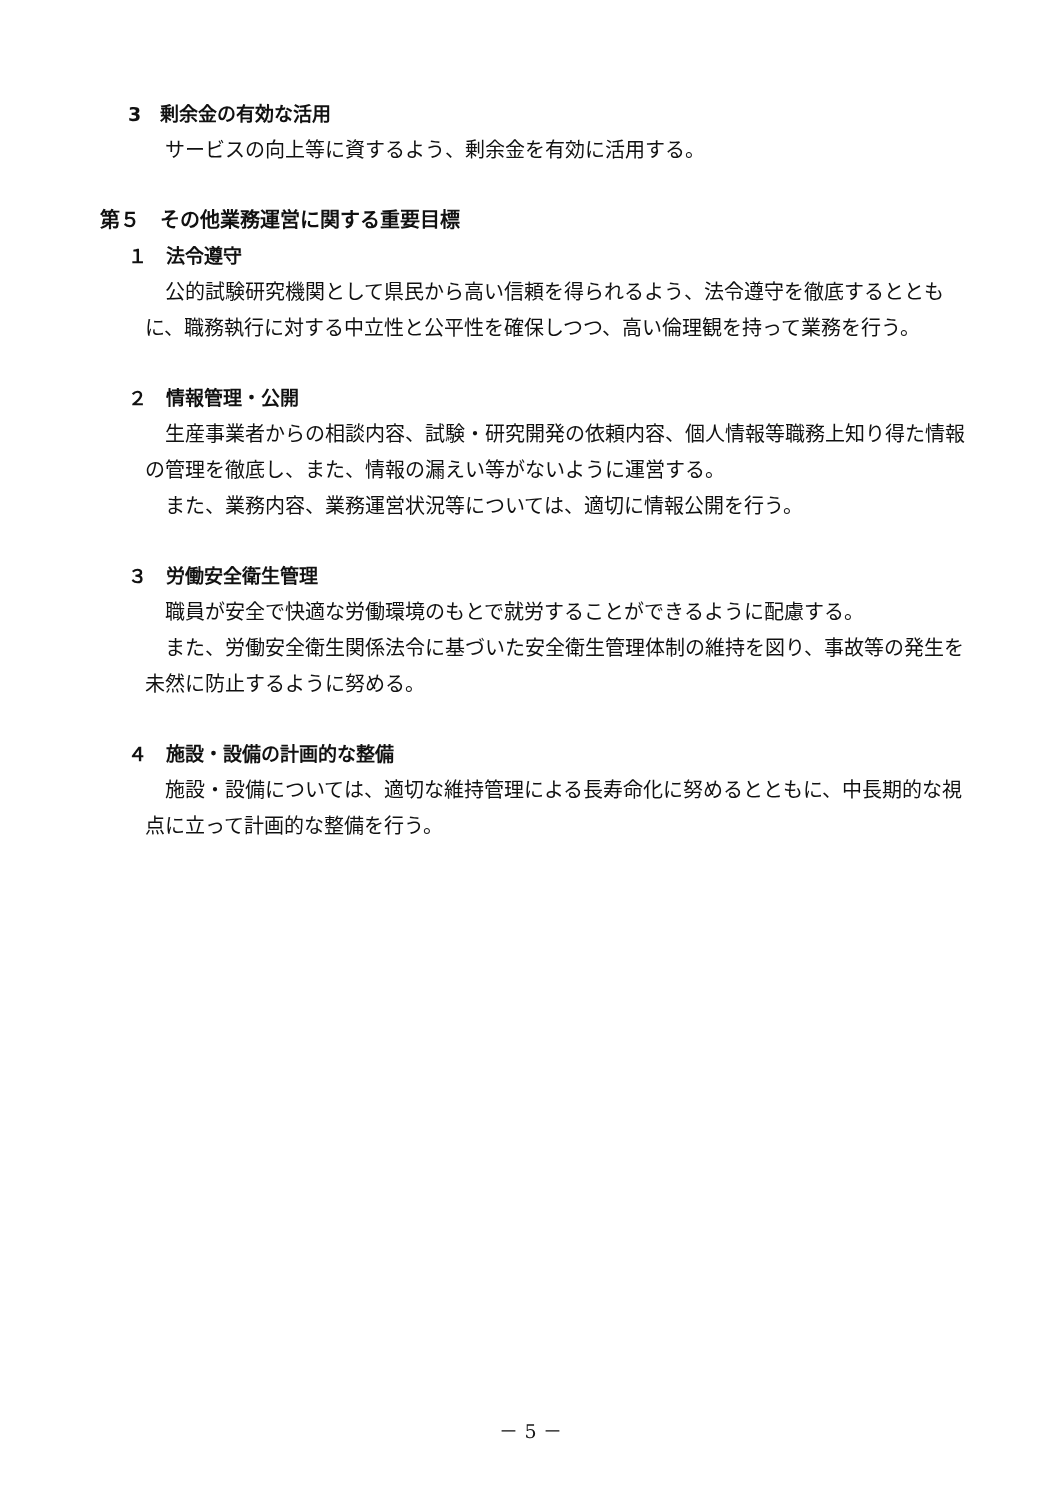3　剰余金の有効な活用
サービスの向上等に資するよう、剰余金を有効に活用する。
第５　その他業務運営に関する重要目標
１　法令遵守
公的試験研究機関として県民から高い信頼を得られるよう、法令遵守を徹底するとともに、職務執行に対する中立性と公平性を確保しつつ、高い倫理観を持って業務を行う。
２　情報管理・公開
生産事業者からの相談内容、試験・研究開発の依頼内容、個人情報等職務上知り得た情報の管理を徹底し、また、情報の漏えい等がないように運営する。
また、業務内容、業務運営状況等については、適切に情報公開を行う。
３　労働安全衛生管理
職員が安全で快適な労働環境のもとで就労することができるように配慮する。
また、労働安全衛生関係法令に基づいた安全衛生管理体制の維持を図り、事故等の発生を未然に防止するように努める。
４　施設・設備の計画的な整備
施設・設備については、適切な維持管理による長寿命化に努めるとともに、中長期的な視点に立って計画的な整備を行う。
－ 5 －